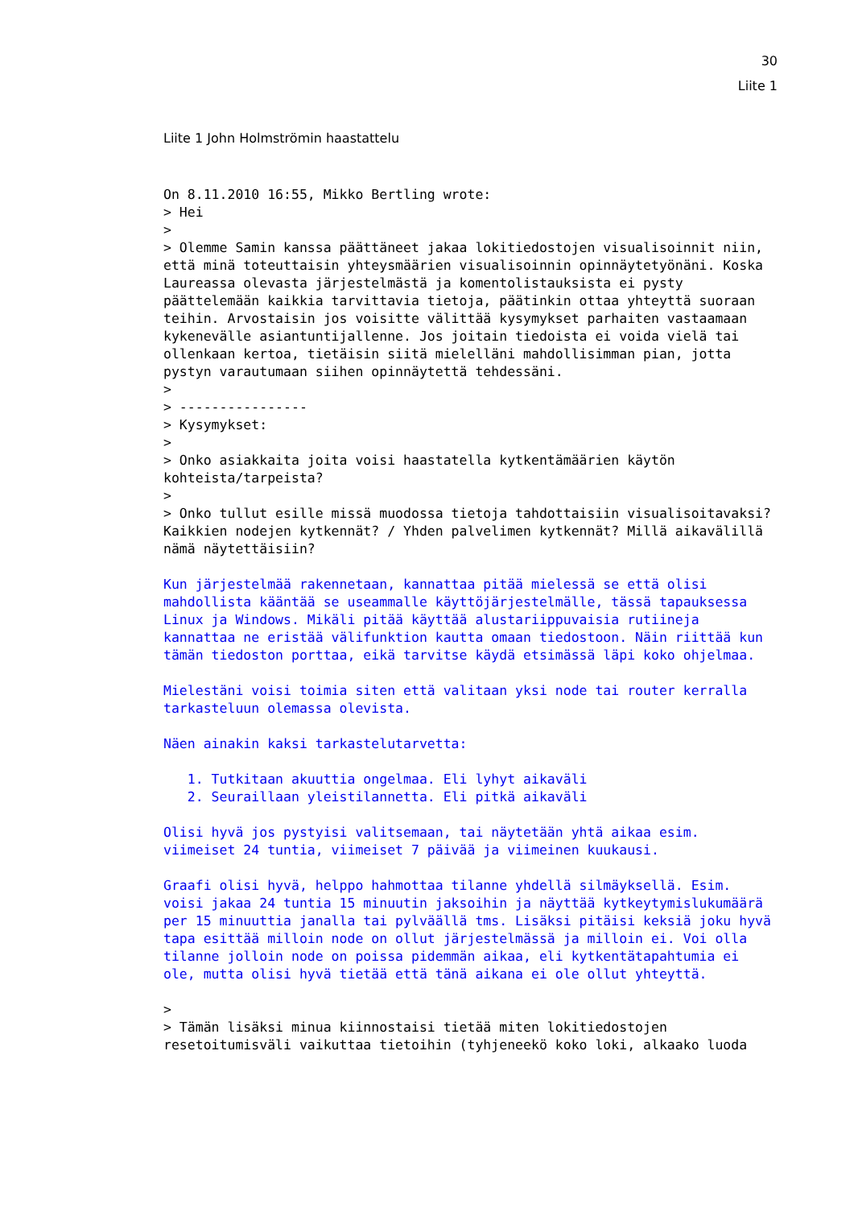30
Liite 1
Liite 1 John Holmströmin haastattelu
On 8.11.2010 16:55, Mikko Bertling wrote:
> Hei
>
> Olemme Samin kanssa päättäneet jakaa lokitiedostojen visualisoinnit niin, että minä toteuttaisin yhteysmäärien visualisoinnin opinnäytetyönäni. Koska Laureassa olevasta järjestelmästä ja komentolistauksista ei pysty päättelemään kaikkia tarvittavia tietoja, päätinkin ottaa yhteyttä suoraan teihin. Arvostaisin jos voisitte välittää kysymykset parhaiten vastaamaan kykenevälle asiantuntijallenne. Jos joitain tiedoista ei voida vielä tai ollenkaan kertoa, tietäisin siitä mielelläni mahdollisimman pian, jotta pystyn varautumaan siihen opinnäytettä tehdessäni.
>
> ----------------
> Kysymykset:
>
> Onko asiakkaita joita voisi haastatella kytkentämäärien käytön kohteista/tarpeista?
>
> Onko tullut esille missä muodossa tietoja tahdottaisiin visualisoitavaksi? Kaikkien nodejen kytkennät? / Yhden palvelimen kytkennät? Millä aikavälillä nämä näytettäisiin?

Kun järjestelmää rakennetaan, kannattaa pitää mielessä se että olisi mahdollista kääntää se useammalle käyttöjärjestelmälle, tässä tapauksessa Linux ja Windows. Mikäli pitää käyttää alustariippuvaisia rutiineja kannattaa ne eristää välifunktion kautta omaan tiedostoon. Näin riittää kun tämän tiedoston porttaa, eikä tarvitse käydä etsimässä läpi koko ohjelmaa.

Mielestäni voisi toimia siten että valitaan yksi node tai router kerralla tarkasteluun olemassa olevista.

Näen ainakin kaksi tarkastelutarvetta:

   1. Tutkitaan akuuttia ongelmaa. Eli lyhyt aikaväli
   2. Seuraillaan yleistilannetta. Eli pitkä aikaväli

Olisi hyvä jos pystyisi valitsemaan, tai näytetään yhtä aikaa esim. viimeiset 24 tuntia, viimeiset 7 päivää ja viimeinen kuukausi.

Graafi olisi hyvä, helppo hahmottaa tilanne yhdellä silmäyksellä. Esim. voisi jakaa 24 tuntia 15 minuutin jaksoihin ja näyttää kytkeytymislukumäärä per 15 minuuttia janalla tai pylväällä tms. Lisäksi pitäisi keksiä joku hyvä tapa esittää milloin node on ollut järjestelmässä ja milloin ei. Voi olla tilanne jolloin node on poissa pidemmän aikaa, eli kytkentätapahtumia ei ole, mutta olisi hyvä tietää että tänä aikana ei ole ollut yhteyttä.

>
> Tämän lisäksi minua kiinnostaisi tietää miten lokitiedostojen resetoitumisväli vaikuttaa tietoihin (tyhjeneekö koko loki, alkaako luoda